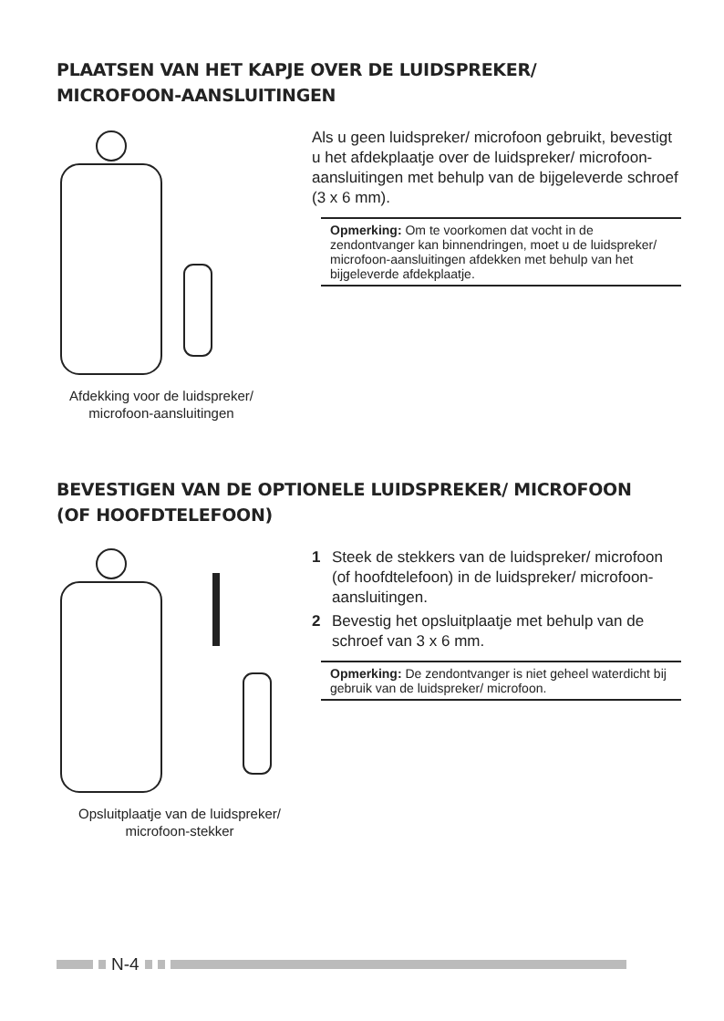PLAATSEN VAN HET KAPJE OVER DE LUIDSPREKER/
MICROFOON-AANSLUITINGEN
Afdekking voor de luidspreker/ microfoon-aansluitingen
Als u geen luidspreker/ microfoon gebruikt, bevestigt u het afdekplaatje over de luidspreker/ microfoon-aansluitingen met behulp van de bijgeleverde schroef (3 x 6 mm).
Opmerking: Om te voorkomen dat vocht in de zendontvanger kan binnendringen, moet u de luidspreker/ microfoon-aansluitingen afdekken met behulp van het bijgeleverde afdekplaatje.
BEVESTIGEN VAN DE OPTIONELE LUIDSPREKER/ MICROFOON
(OF HOOFDTELEFOON)
Opsluitplaatje van de luidspreker/ microfoon-stekker
1 Steek de stekkers van de luidspreker/ microfoon (of hoofdtelefoon) in de luidspreker/ microfoon-aansluitingen.
2 Bevestig het opsluitplaatje met behulp van de schroef van 3 x 6 mm.
Opmerking: De zendontvanger is niet geheel waterdicht bij gebruik van de luidspreker/ microfoon.
N-4